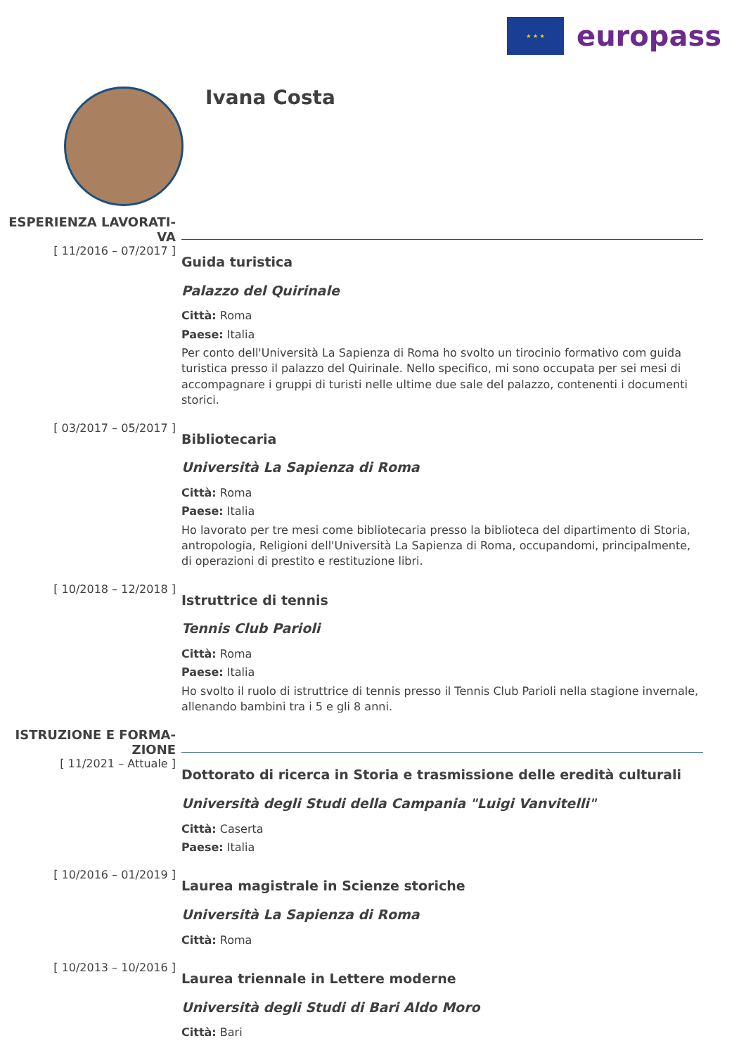★ ★ ★
europass
Ivana Costa
ESPERIENZA LAVORATI-
VA
[ 11/2016 – 07/2017 ]
Guida turistica
Palazzo del Quirinale
Città: Roma
Paese: Italia
Per conto dell'Università La Sapienza di Roma ho svolto un tirocinio formativo com guida turistica presso il palazzo del Quirinale. Nello specifico, mi sono occupata per sei mesi di accompagnare i gruppi di turisti nelle ultime due sale del palazzo, contenenti i documenti storici.
[ 03/2017 – 05/2017 ]
Bibliotecaria
Università La Sapienza di Roma
Città: Roma
Paese: Italia
Ho lavorato per tre mesi come bibliotecaria presso la biblioteca del dipartimento di Storia, antropologia, Religioni dell'Università La Sapienza di Roma, occupandomi, principalmente, di operazioni di prestito e restituzione libri.
[ 10/2018 – 12/2018 ]
Istruttrice di tennis
Tennis Club Parioli
Città: Roma
Paese: Italia
Ho svolto il ruolo di istruttrice di tennis presso il Tennis Club Parioli nella stagione invernale, allenando bambini tra i 5 e gli 8 anni.
ISTRUZIONE E FORMA-
ZIONE
[ 11/2021 – Attuale ]
Dottorato di ricerca in Storia e trasmissione delle eredità culturali
Università degli Studi della Campania "Luigi Vanvitelli"
Città: Caserta
Paese: Italia
[ 10/2016 – 01/2019 ]
Laurea magistrale in Scienze storiche
Università La Sapienza di Roma
Città: Roma
[ 10/2013 – 10/2016 ]
Laurea triennale in Lettere moderne
Università degli Studi di Bari Aldo Moro
Città: Bari